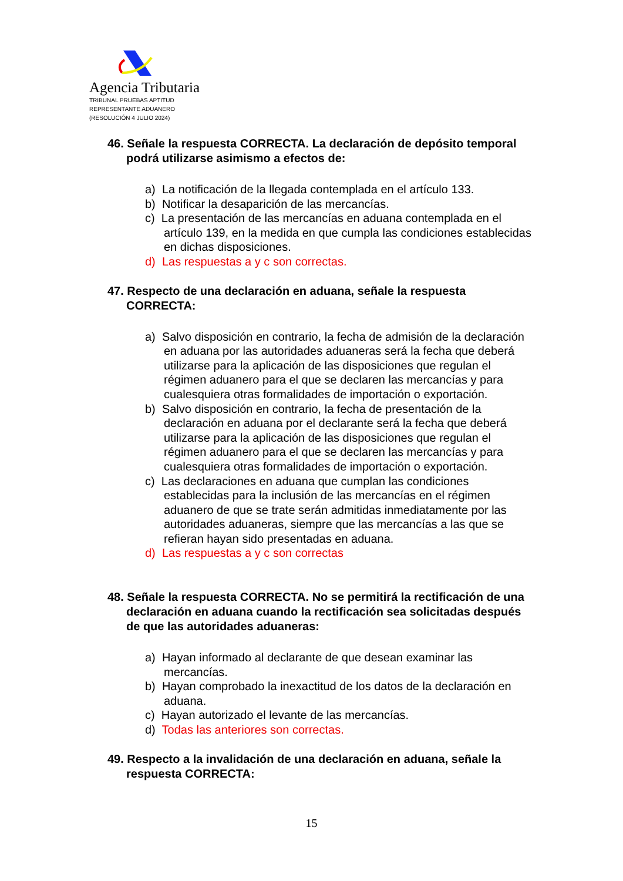Agencia Tributaria
TRIBUNAL PRUEBAS APTITUD
REPRESENTANTE ADUANERO
(RESOLUCIÓN 4 JULIO 2024)
46. Señale la respuesta CORRECTA. La declaración de depósito temporal podrá utilizarse asimismo a efectos de:
a) La notificación de la llegada contemplada en el artículo 133.
b) Notificar la desaparición de las mercancías.
c) La presentación de las mercancías en aduana contemplada en el artículo 139, en la medida en que cumpla las condiciones establecidas en dichas disposiciones.
d) Las respuestas a y c son correctas.
47. Respecto de una declaración en aduana, señale la respuesta CORRECTA:
a) Salvo disposición en contrario, la fecha de admisión de la declaración en aduana por las autoridades aduaneras será la fecha que deberá utilizarse para la aplicación de las disposiciones que regulan el régimen aduanero para el que se declaren las mercancías y para cualesquiera otras formalidades de importación o exportación.
b) Salvo disposición en contrario, la fecha de presentación de la declaración en aduana por el declarante será la fecha que deberá utilizarse para la aplicación de las disposiciones que regulan el régimen aduanero para el que se declaren las mercancías y para cualesquiera otras formalidades de importación o exportación.
c) Las declaraciones en aduana que cumplan las condiciones establecidas para la inclusión de las mercancías en el régimen aduanero de que se trate serán admitidas inmediatamente por las autoridades aduaneras, siempre que las mercancías a las que se refieran hayan sido presentadas en aduana.
d) Las respuestas a y c son correctas
48. Señale la respuesta CORRECTA. No se permitirá la rectificación de una declaración en aduana cuando la rectificación sea solicitadas después de que las autoridades aduaneras:
a) Hayan informado al declarante de que desean examinar las mercancías.
b) Hayan comprobado la inexactitud de los datos de la declaración en aduana.
c) Hayan autorizado el levante de las mercancías.
d) Todas las anteriores son correctas.
49. Respecto a la invalidación de una declaración en aduana, señale la respuesta CORRECTA:
15